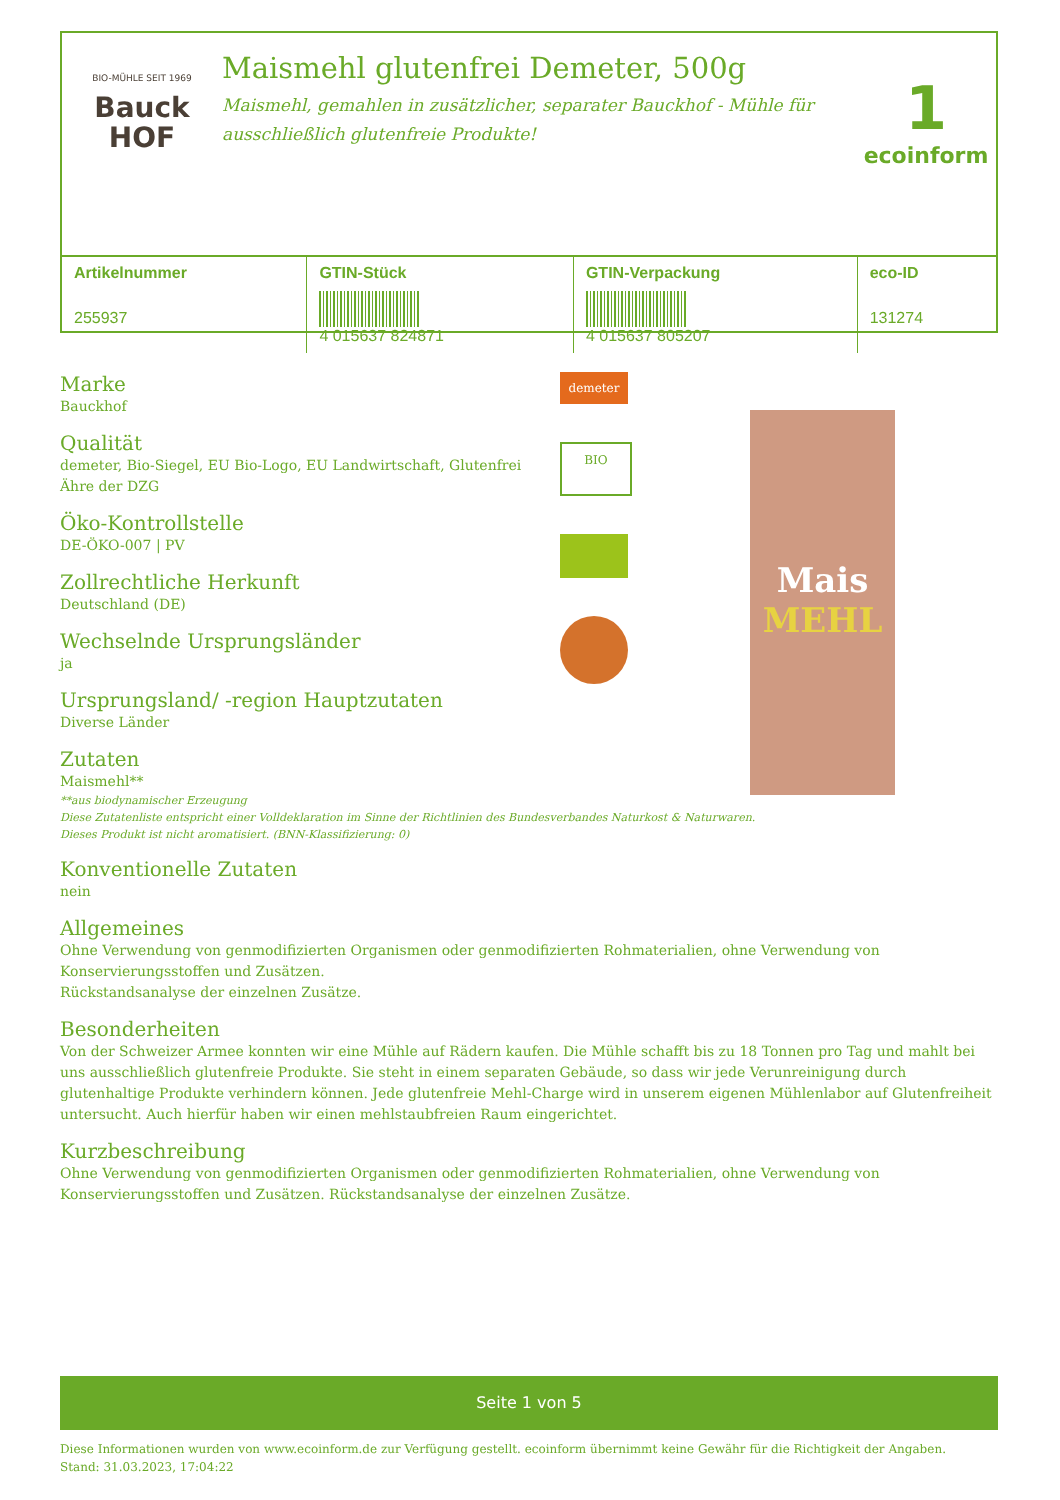BIO-MÜHLE SEIT 1969
Bauck
HOF
Maismehl glutenfrei Demeter, 500g
Maismehl, gemahlen in zusätzlicher, separater Bauckhof - Mühle für ausschließlich glutenfreie Produkte!
1
ecoinform
| Artikelnummer | GTIN-Stück | GTIN-Verpackung | eco-ID |
| --- | --- | --- | --- |
| 255937 | 4 015637 824871 | 4 015637 805207 | 131274 |
Marke
Bauckhof
Qualität
demeter, Bio-Siegel, EU Bio-Logo, EU Landwirtschaft, Glutenfrei Ähre der DZG
Öko-Kontrollstelle
DE-ÖKO-007 | PV
Zollrechtliche Herkunft
Deutschland (DE)
Wechselnde Ursprungsländer
ja
Ursprungsland/ -region Hauptzutaten
Diverse Länder
Zutaten
Maismehl**
**aus biodynamischer Erzeugung
Diese Zutatenliste entspricht einer Volldeklaration im Sinne der Richtlinien des Bundesverbandes Naturkost & Naturwaren.
Dieses Produkt ist nicht aromatisiert. (BNN-Klassifizierung: 0)
Konventionelle Zutaten
nein
Allgemeines
Ohne Verwendung von genmodifizierten Organismen oder genmodifizierten Rohmaterialien, ohne Verwendung von Konservierungsstoffen und Zusätzen.
Rückstandsanalyse der einzelnen Zusätze.
Besonderheiten
Von der Schweizer Armee konnten wir eine Mühle auf Rädern kaufen. Die Mühle schafft bis zu 18 Tonnen pro Tag und mahlt bei uns ausschließlich glutenfreie Produkte. Sie steht in einem separaten Gebäude, so dass wir jede Verunreinigung durch glutenhaltige Produkte verhindern können. Jede glutenfreie Mehl-Charge wird in unserem eigenen Mühlenlabor auf Glutenfreiheit untersucht. Auch hierfür haben wir einen mehlstaubfreien Raum eingerichtet.
Kurzbeschreibung
Ohne Verwendung von genmodifizierten Organismen oder genmodifizierten Rohmaterialien, ohne Verwendung von Konservierungsstoffen und Zusätzen. Rückstandsanalyse der einzelnen Zusätze.
demeter
BIO
Mais
MEHL
Seite 1 von 5
Diese Informationen wurden von www.ecoinform.de zur Verfügung gestellt. ecoinform übernimmt keine Gewähr für die Richtigkeit der Angaben.
Stand: 31.03.2023, 17:04:22